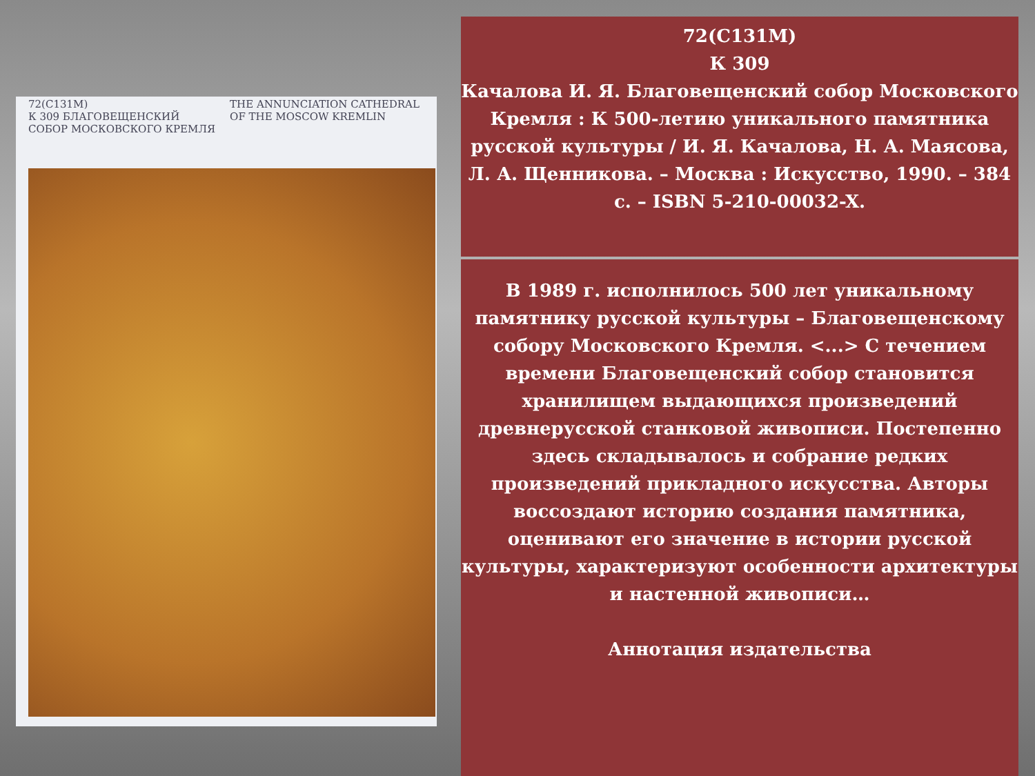72(С131М)
К 309 БЛАГОВЕЩЕНСКИЙ СОБОР МОСКОВСКОГО КРЕМЛЯ
THE ANNUNCIATION CATHEDRAL OF THE MOSCOW KREMLIN
72(С131М)
К 309
Качалова И. Я. Благовещенский собор Московского Кремля : К 500-летию уникального памятника русской культуры / И. Я. Качалова, Н. А. Маясова, Л. А. Щенникова. – Москва : Искусство, 1990. – 384 с. – ISBN 5-210-00032-X.
В 1989 г. исполнилось 500 лет уникальному памятнику русской культуры – Благовещенскому собору Московского Кремля. <...> С течением времени Благовещенский собор становится хранилищем выдающихся произведений древнерусской станковой живописи. Постепенно здесь складывалось и собрание редких произведений прикладного искусства. Авторы воссоздают историю создания памятника, оценивают его значение в истории русской культуры, характеризуют особенности архитектуры и настенной живописи…
Аннотация издательства